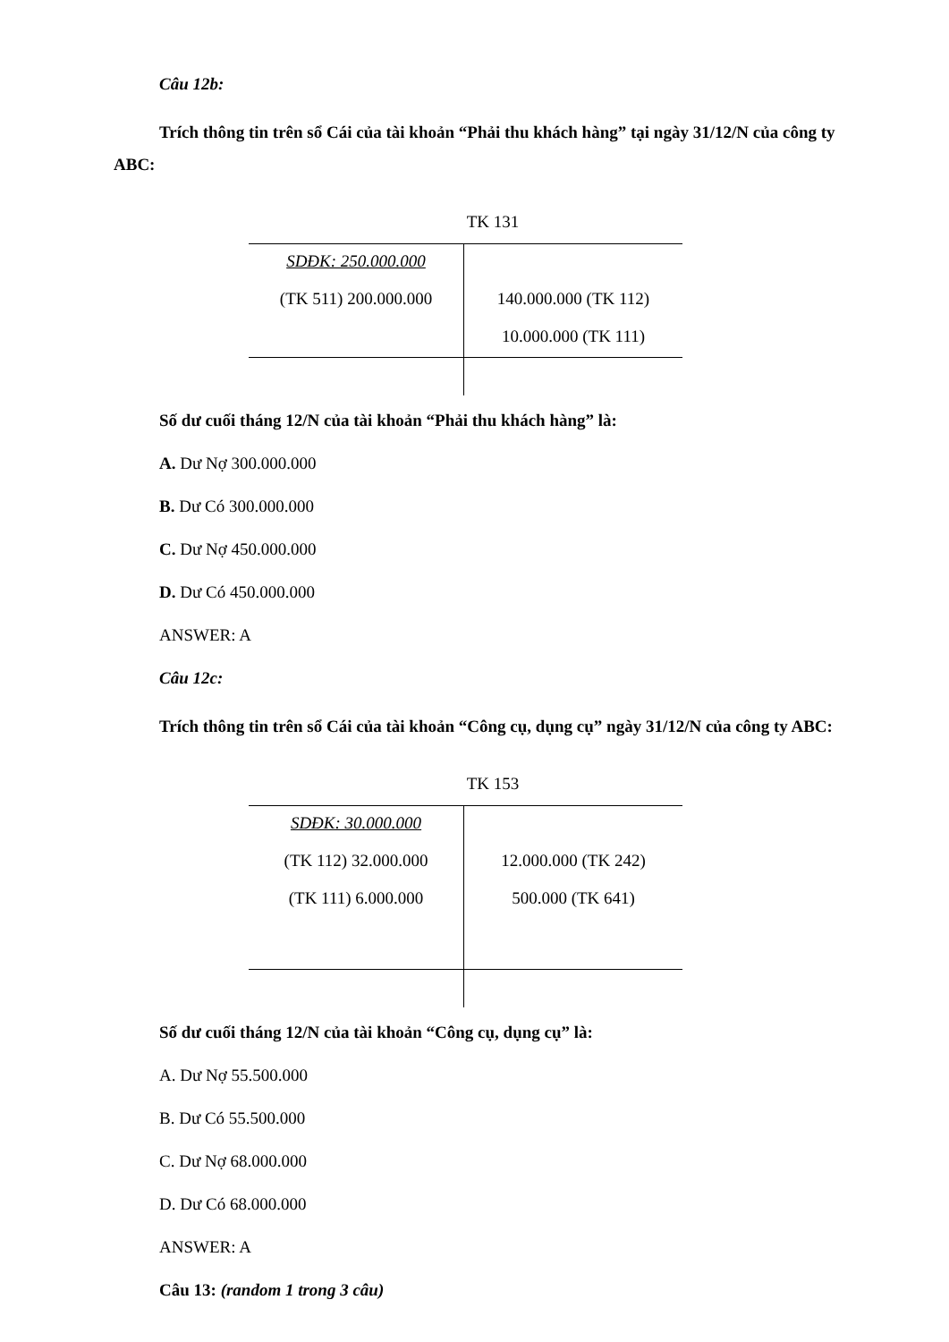Câu 12b:
Trích thông tin trên sổ Cái của tài khoản “Phải thu khách hàng” tại ngày 31/12/N của công ty ABC:
TK 131
| SDĐK: 250.000.000 | |
| (TK 511) 200.000.000 | 140.000.000 (TK 112) |
| | 10.000.000 (TK 111) |
Số dư cuối tháng 12/N của tài khoản “Phải thu khách hàng” là:
A. Dư Nợ 300.000.000
B. Dư Có 300.000.000
C. Dư Nợ 450.000.000
D. Dư Có 450.000.000
ANSWER: A
Câu 12c:
Trích thông tin trên sổ Cái của tài khoản “Công cụ, dụng cụ” ngày 31/12/N của công ty ABC:
TK 153
| SDĐK: 30.000.000 | |
| (TK 112) 32.000.000 | 12.000.000 (TK 242) |
| (TK 111) 6.000.000 | 500.000 (TK 641) |
Số dư cuối tháng 12/N của tài khoản “Công cụ, dụng cụ” là:
A. Dư Nợ 55.500.000
B. Dư Có 55.500.000
C. Dư Nợ 68.000.000
D. Dư Có 68.000.000
ANSWER: A
Câu 13: (random 1 trong 3 câu)